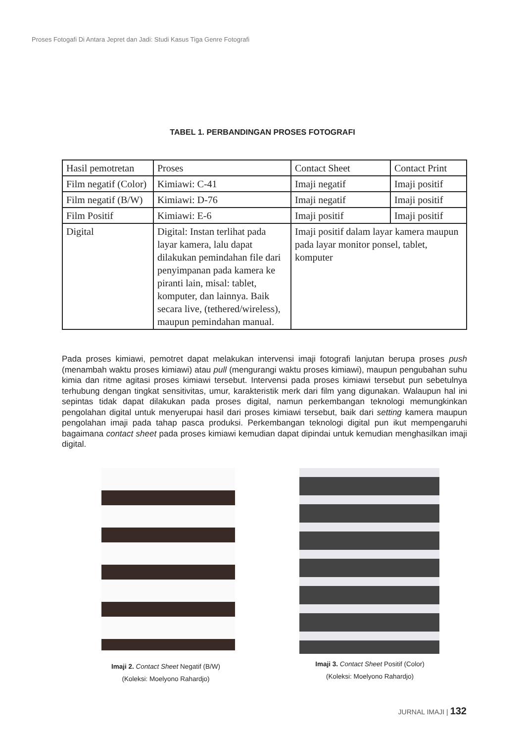Proses Fotogafi Di Antara Jepret dan Jadi: Studi Kasus Tiga Genre Fotografi
TABEL 1. PERBANDINGAN PROSES FOTOGRAFI
| Hasil pemotretan | Proses | Contact Sheet | Contact Print |
| Film negatif (Color) | Kimiawi: C-41 | Imaji negatif | Imaji positif |
| Film negatif (B/W) | Kimiawi: D-76 | Imaji negatif | Imaji positif |
| Film Positif | Kimiawi: E-6 | Imaji positif | Imaji positif |
| Digital | Digital: Instan terlihat pada layar kamera, lalu dapat dilakukan pemindahan file dari penyimpanan pada kamera ke piranti lain, misal: tablet, komputer, dan lainnya. Baik secara live, (tethered/wireless), maupun pemindahan manual. | Imaji positif dalam layar kamera maupun pada layar monitor ponsel, tablet, komputer | |
Pada proses kimiawi, pemotret dapat melakukan intervensi imaji fotografi lanjutan berupa proses push (menambah waktu proses kimiawi) atau pull (mengurangi waktu proses kimiawi), maupun pengubahan suhu kimia dan ritme agitasi proses kimiawi tersebut. Intervensi pada proses kimiawi tersebut pun sebetulnya terhubung dengan tingkat sensitivitas, umur, karakteristik merk dari film yang digunakan. Walaupun hal ini sepintas tidak dapat dilakukan pada proses digital, namun perkembangan teknologi memungkinkan pengolahan digital untuk menyerupai hasil dari proses kimiawi tersebut, baik dari setting kamera maupun pengolahan imaji pada tahap pasca produksi. Perkembangan teknologi digital pun ikut mempengaruhi bagaimana contact sheet pada proses kimiawi kemudian dapat dipindai untuk kemudian menghasilkan imaji digital.
Imaji 2. Contact Sheet Negatif (B/W)
(Koleksi: Moelyono Rahardjo)
Imaji 3. Contact Sheet Positif (Color)
(Koleksi: Moelyono Rahardjo)
JURNAL IMAJI | 132